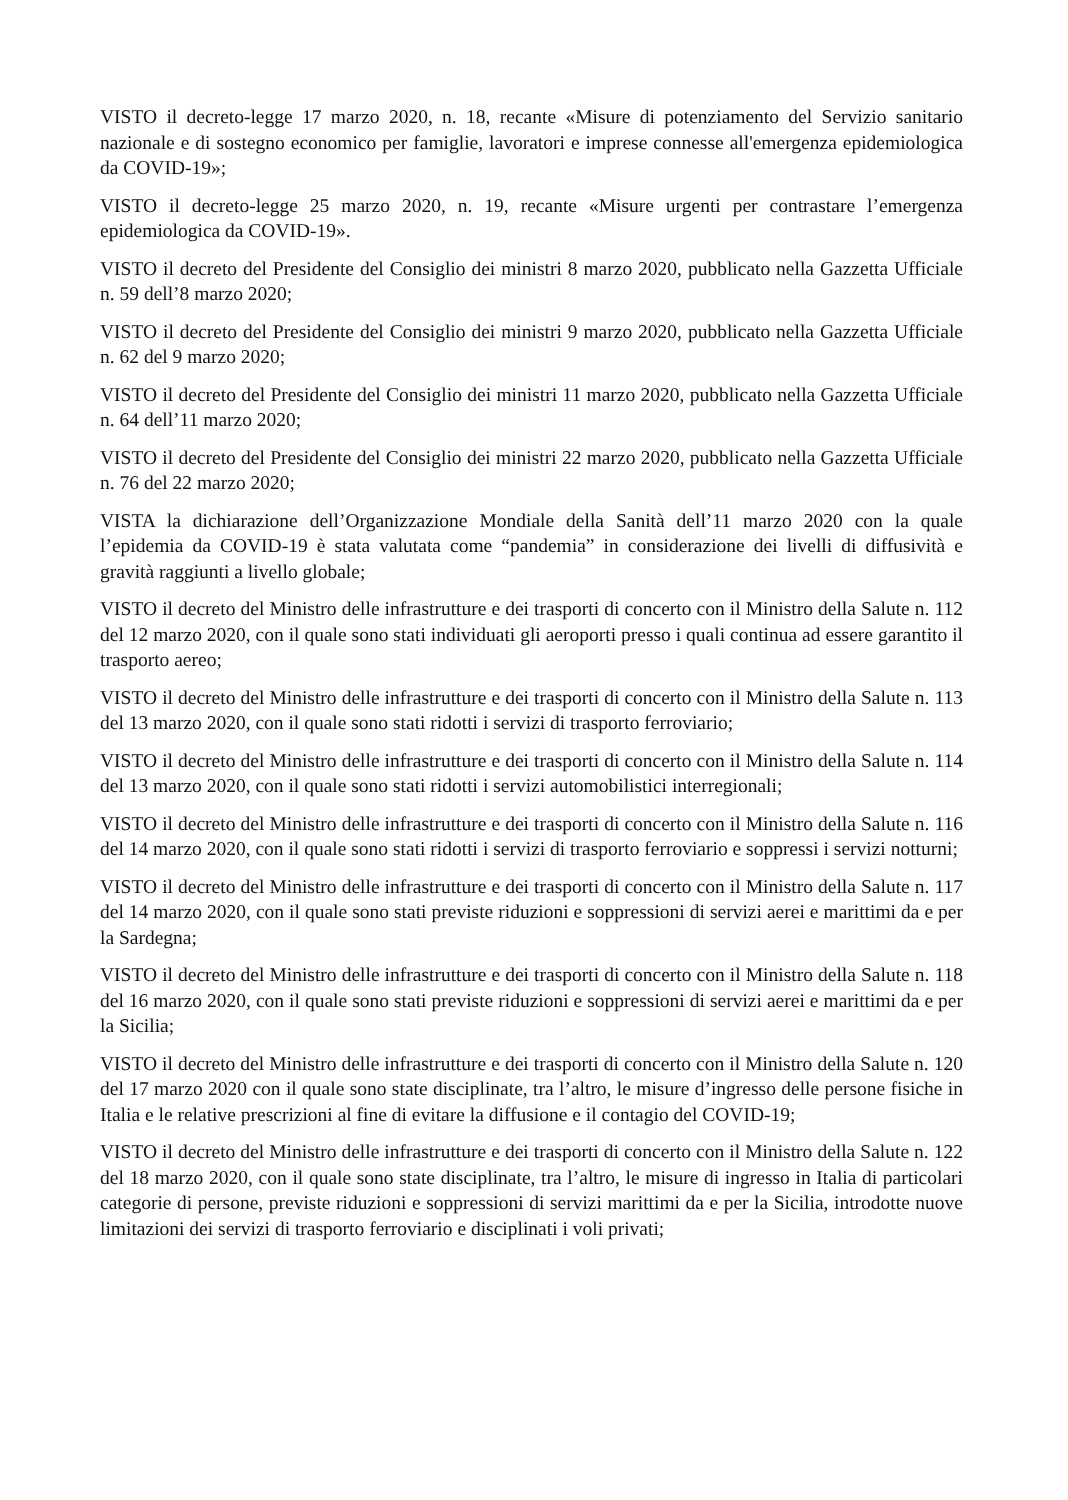VISTO il decreto-legge 17 marzo 2020, n. 18, recante «Misure di potenziamento del Servizio sanitario nazionale e di sostegno economico per famiglie, lavoratori e imprese connesse all'emergenza epidemiologica da COVID-19»;
VISTO il decreto-legge 25 marzo 2020, n. 19, recante «Misure urgenti per contrastare l’emergenza epidemiologica da COVID-19».
VISTO il decreto del Presidente del Consiglio dei ministri 8 marzo 2020, pubblicato nella Gazzetta Ufficiale n. 59 dell’8 marzo 2020;
VISTO il decreto del Presidente del Consiglio dei ministri 9 marzo 2020, pubblicato nella Gazzetta Ufficiale n. 62 del 9 marzo 2020;
VISTO il decreto del Presidente del Consiglio dei ministri 11 marzo 2020, pubblicato nella Gazzetta Ufficiale n. 64 dell’11 marzo 2020;
VISTO il decreto del Presidente del Consiglio dei ministri 22 marzo 2020, pubblicato nella Gazzetta Ufficiale n. 76 del 22 marzo 2020;
VISTA la dichiarazione dell’Organizzazione Mondiale della Sanità dell’11 marzo 2020 con la quale l’epidemia da COVID-19 è stata valutata come “pandemia” in considerazione dei livelli di diffusività e gravità raggiunti a livello globale;
VISTO il decreto del Ministro delle infrastrutture e dei trasporti di concerto con il Ministro della Salute n. 112 del 12 marzo 2020, con il quale sono stati individuati gli aeroporti presso i quali continua ad essere garantito il trasporto aereo;
VISTO il decreto del Ministro delle infrastrutture e dei trasporti di concerto con il Ministro della Salute n. 113 del 13 marzo 2020, con il quale sono stati ridotti i servizi di trasporto ferroviario;
VISTO il decreto del Ministro delle infrastrutture e dei trasporti di concerto con il Ministro della Salute n. 114 del 13 marzo 2020, con il quale sono stati ridotti i servizi automobilistici interregionali;
VISTO il decreto del Ministro delle infrastrutture e dei trasporti di concerto con il Ministro della Salute n. 116 del 14 marzo 2020, con il quale sono stati ridotti i servizi di trasporto ferroviario e soppressi i servizi notturni;
VISTO il decreto del Ministro delle infrastrutture e dei trasporti di concerto con il Ministro della Salute n. 117 del 14 marzo 2020, con il quale sono stati previste riduzioni e soppressioni di servizi aerei e marittimi da e per la Sardegna;
VISTO il decreto del Ministro delle infrastrutture e dei trasporti di concerto con il Ministro della Salute n. 118 del 16 marzo 2020, con il quale sono stati previste riduzioni e soppressioni di servizi aerei e marittimi da e per la Sicilia;
VISTO il decreto del Ministro delle infrastrutture e dei trasporti di concerto con il Ministro della Salute n. 120 del 17 marzo 2020 con il quale sono state disciplinate, tra l’altro, le misure d’ingresso delle persone fisiche in Italia e le relative prescrizioni al fine di evitare la diffusione e il contagio del COVID-19;
VISTO il decreto del Ministro delle infrastrutture e dei trasporti di concerto con il Ministro della Salute n. 122 del 18 marzo 2020, con il quale sono state disciplinate, tra l’altro, le misure di ingresso in Italia di particolari categorie di persone, previste riduzioni e soppressioni di servizi marittimi da e per la Sicilia, introdotte nuove limitazioni dei servizi di trasporto ferroviario e disciplinati i voli privati;